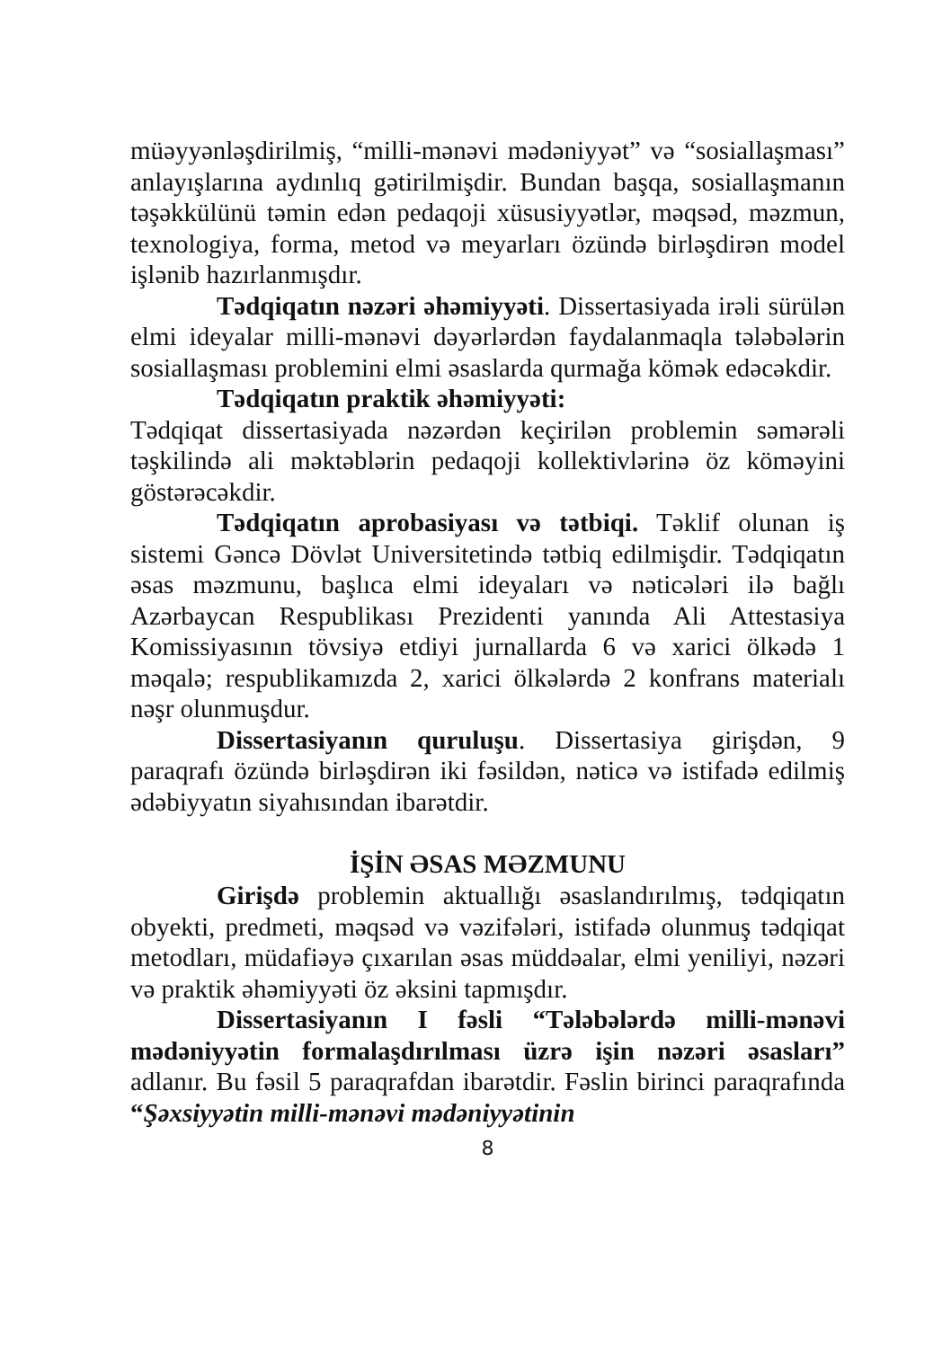müəyyənləşdirilmiş, “milli-mənəvi mədəniyyət” və “sosiallaşması” anlayışlarına aydınlıq gətirilmişdir. Bundan başqa, sosiallaşmanın təşəkkülünü təmin edən pedaqoji xüsusiyyətlər, məqsəd, məzmun, texnologiya, forma, metod və meyarları özündə birləşdirən model işlənib hazırlanmışdır.
Tədqiqatın nəzəri əhəmiyyəti. Dissertasiyada irəli sürülən elmi ideyalar milli-mənəvi dəyərlərdən faydalanmaqla tələbələrin sosiallaşması problemini elmi əsaslarda qurmağa kömək edəcəkdir.
Tədqiqatın praktik əhəmiyyəti:
Tədqiqat dissertasiyada nəzərdən keçirilən problemin səmərəli təşkilində ali məktəblərin pedaqoji kollektivlərinə öz köməyini göstərəcəkdir.
Tədqiqatın aprobasiyası və tətbiqi. Təklif olunan iş sistemi Gəncə Dövlət Universitetində tətbiq edilmişdir. Tədqiqatın əsas məzmunu, başlıca elmi ideyaları və nəticələri ilə bağlı Azərbaycan Respublikası Prezidenti yanında Ali Attestasiya Komissiyasının tövsiyə etdiyi jurnallarda 6 və xarici ölkədə 1 məqalə; respublikamızda 2, xarici ölkələrdə 2 konfrans materialı nəşr olunmuşdur.
Dissertasiyanın quruluşu. Dissertasiya girişdən, 9 paraqrafı özündə birləşdirən iki fəsildən, nəticə və istifadə edilmiş ədəbiyyatın siyahısından ibarətdir.
İŞİN ƏSAS MƏZMUNU
Girişdə problemin aktuallığı əsaslandırılmış, tədqiqatın obyekti, predmeti, məqsəd və vəzifələri, istifadə olunmuş tədqiqat metodları, müdafiəyə çıxarılan əsas müddəalar, elmi yeniliyi, nəzəri və praktik əhəmiyyəti öz əksini tapmışdır.
Dissertasiyanın I fəsli “Tələbələrdə milli-mənəvi mədəniyyətin formalaşdırılması üzrə işin nəzəri əsasları” adlanır. Bu fəsil 5 paraqrafdan ibarətdir. Fəslin birinci paraqrafında “Şəxsiyyətin milli-mənəvi mədəniyyətinin
8